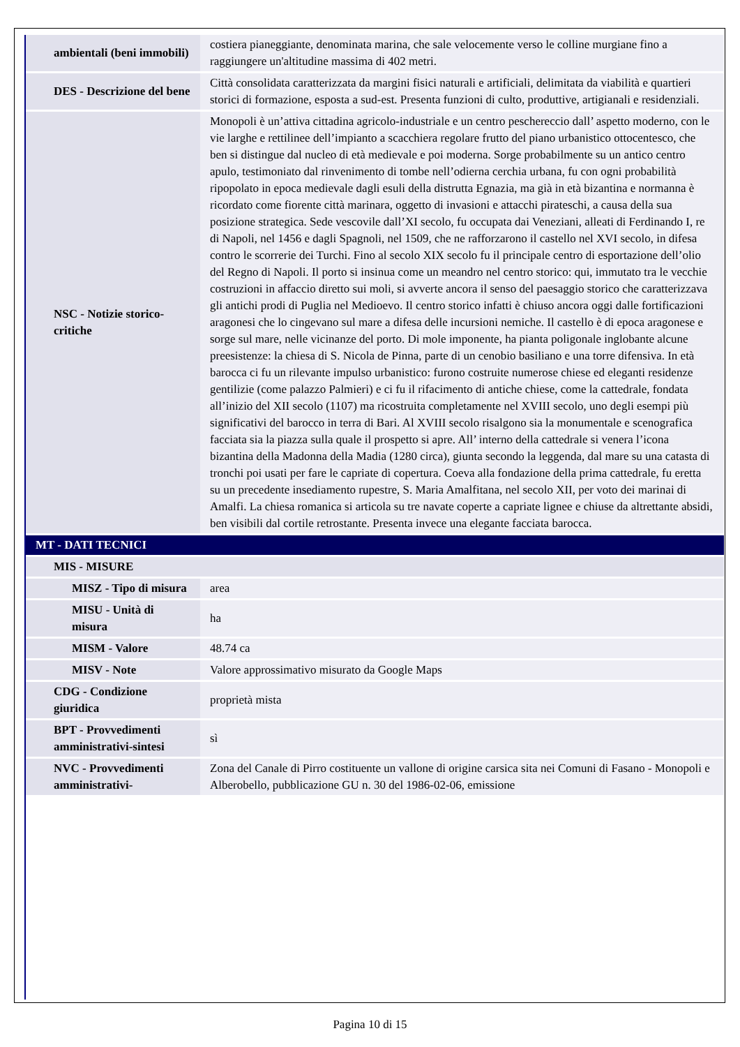| ambientali (beni immobili) | costiera pianeggiante, denominata marina, che sale velocemente verso le colline murgiane fino a raggiungere un'altitudine massima di 402 metri. |
| DES - Descrizione del bene | Città consolidata caratterizzata da margini fisici naturali e artificiali, delimitata da viabilità e quartieri storici di formazione, esposta a sud-est. Presenta funzioni di culto, produttive, artigianali e residenziali. |
| NSC - Notizie storico-critiche | Monopoli è un’attiva cittadina agricolo-industriale e un centro peschereccio dall’ aspetto moderno, con le vie larghe e rettilinee dell’impianto a scacchiera regolare frutto del piano urbanistico ottocentesco, che ben si distingue dal nucleo di età medievale e poi moderna. Sorge probabilmente su un antico centro apulo, testimoniato dal rinvenimento di tombe nell’odierna cerchia urbana, fu con ogni probabilità ripopolato in epoca medievale dagli esuli della distrutta Egnazia, ma già in età bizantina e normanna è ricordato come fiorente città marinara, oggetto di invasioni e attacchi pirateschi, a causa della sua posizione strategica. Sede vescovile dall’XI secolo, fu occupata dai Veneziani, alleati di Ferdinando I, re di Napoli, nel 1456 e dagli Spagnoli, nel 1509, che ne rafforzarono il castello nel XVI secolo, in difesa contro le scorrerie dei Turchi. Fino al secolo XIX secolo fu il principale centro di esportazione dell’olio del Regno di Napoli. Il porto si insinua come un meandro nel centro storico: qui, immutato tra le vecchie costruzioni in affaccio diretto sui moli, si avverte ancora il senso del paesaggio storico che caratterizzava gli antichi prodi di Puglia nel Medioevo. Il centro storico infatti è chiuso ancora oggi dalle fortificazioni aragonesi che lo cingevano sul mare a difesa delle incursioni nemiche. Il castello è di epoca aragonese e sorge sul mare, nelle vicinanze del porto. Di mole imponente, ha pianta poligonale inglobante alcune preesistenze: la chiesa di S. Nicola de Pinna, parte di un cenobio basiliano e una torre difensiva. In età barocca ci fu un rilevante impulso urbanistico: furono costruite numerose chiese ed eleganti residenze gentilizie (come palazzo Palmieri) e ci fu il rifacimento di antiche chiese, come la cattedrale, fondata all’inizio del XII secolo (1107) ma ricostruita completamente nel XVIII secolo, uno degli esempi più significativi del barocco in terra di Bari. Al XVIII secolo risalgono sia la monumentale e scenografica facciata sia la piazza sulla quale il prospetto si apre. All’ interno della cattedrale si venera l’icona bizantina della Madonna della Madia (1280 circa), giunta secondo la leggenda, dal mare su una catasta di tronchi poi usati per fare le capriate di copertura. Coeva alla fondazione della prima cattedrale, fu eretta su un precedente insediamento rupestre, S. Maria Amalfitana, nel secolo XII, per voto dei marinai di Amalfi. La chiesa romanica si articola su tre navate coperte a capriate lignee e chiuse da altrettante absidi, ben visibili dal cortile retrostante. Presenta invece una elegante facciata barocca. |
| MT - DATI TECNICI | |
| MIS - MISURE | |
| MISZ - Tipo di misura | area |
| MISU - Unità di misura | ha |
| MISM - Valore | 48.74 ca |
| MISV - Note | Valore approssimativo misurato da Google Maps |
| CDG - Condizione giuridica | proprietà mista |
| BPT - Provvedimenti amministrativi-sintesi | sì |
| NVC - Provvedimenti amministrativi- | Zona del Canale di Pirro costituente un vallone di origine carsica sita nei Comuni di Fasano - Monopoli e Alberobello, pubblicazione GU n. 30 del 1986-02-06, emissione |
Pagina 10 di 15